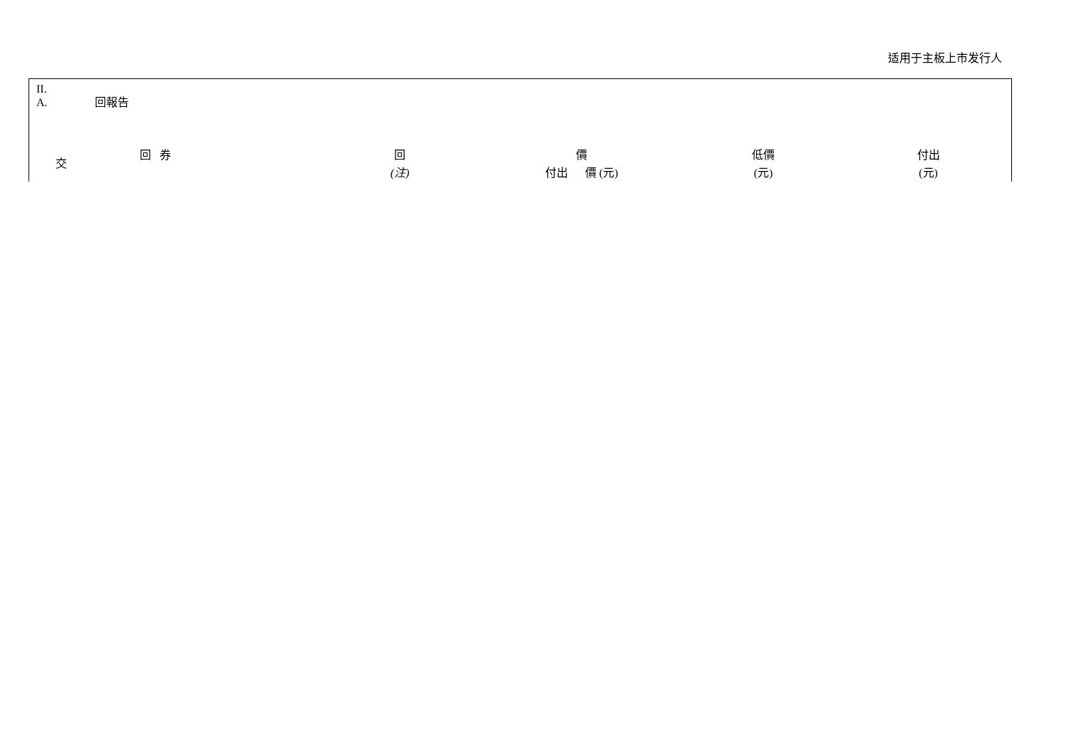适用于主板上市发行人
II.
A. 回報告
| 交 | 回 券 | 回 (注) | 價 付出 價 (元) | 低價 (元) | 付出 (元) |
| --- | --- | --- | --- | --- | --- |